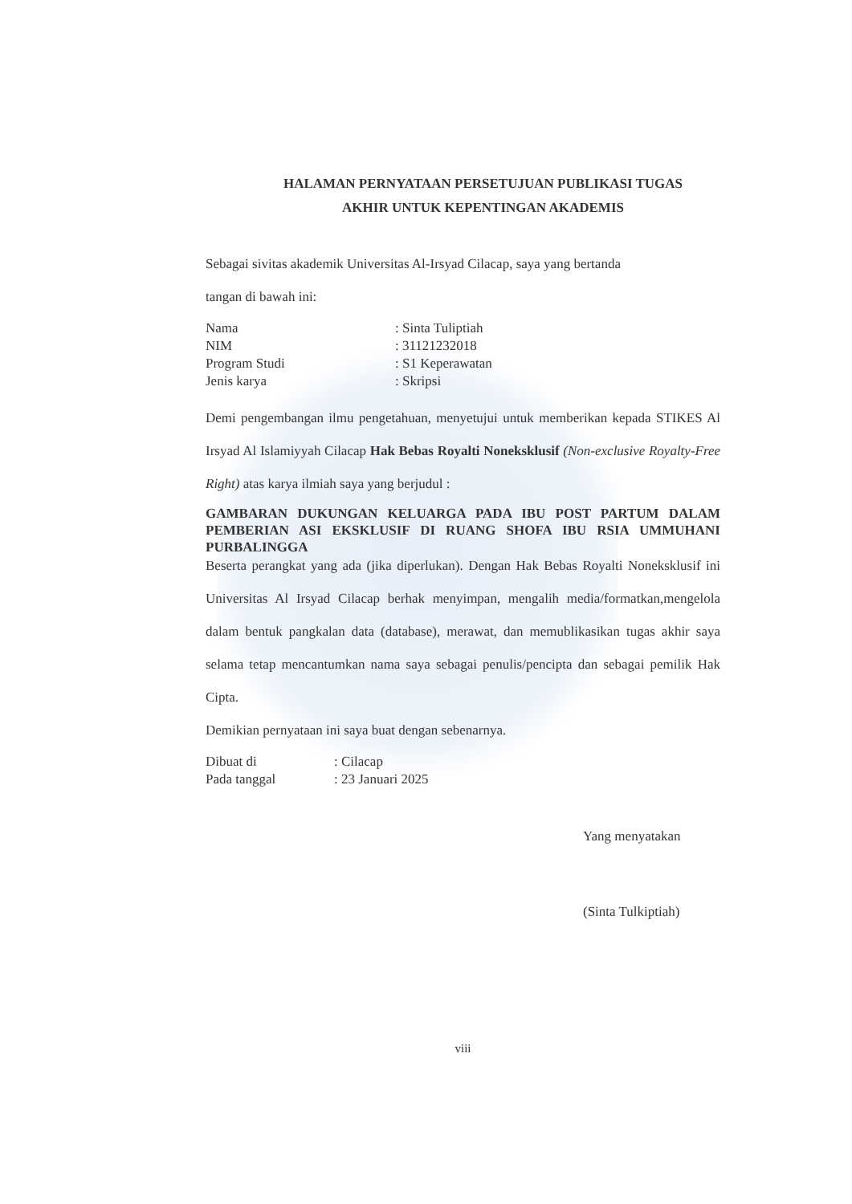HALAMAN PERNYATAAN PERSETUJUAN PUBLIKASI TUGAS
AKHIR UNTUK KEPENTINGAN AKADEMIS
Sebagai sivitas akademik Universitas Al-Irsyad Cilacap, saya yang bertanda
tangan di bawah ini:
| Nama | : Sinta Tuliptiah |
| NIM | : 31121232018 |
| Program Studi | : S1 Keperawatan |
| Jenis karya | : Skripsi |
Demi pengembangan ilmu pengetahuan, menyetujui untuk memberikan kepada STIKES Al Irsyad Al Islamiyyah Cilacap Hak Bebas Royalti Noneksklusif (Non-exclusive Royalty-Free Right) atas karya ilmiah saya yang berjudul :
GAMBARAN DUKUNGAN KELUARGA PADA IBU POST PARTUM DALAM PEMBERIAN ASI EKSKLUSIF DI RUANG SHOFA IBU RSIA UMMUHANI PURBALINGGA
Beserta perangkat yang ada (jika diperlukan). Dengan Hak Bebas Royalti Noneksklusif ini Universitas Al Irsyad Cilacap berhak menyimpan, mengalih media/formatkan,mengelola dalam bentuk pangkalan data (database), merawat, dan memublikasikan tugas akhir saya selama tetap mencantumkan nama saya sebagai penulis/pencipta dan sebagai pemilik Hak Cipta.
Demikian pernyataan ini saya buat dengan sebenarnya.
| Dibuat di | : Cilacap |
| Pada tanggal | : 23 Januari 2025 |
Yang menyatakan
(Sinta Tulkiptiah)
viii